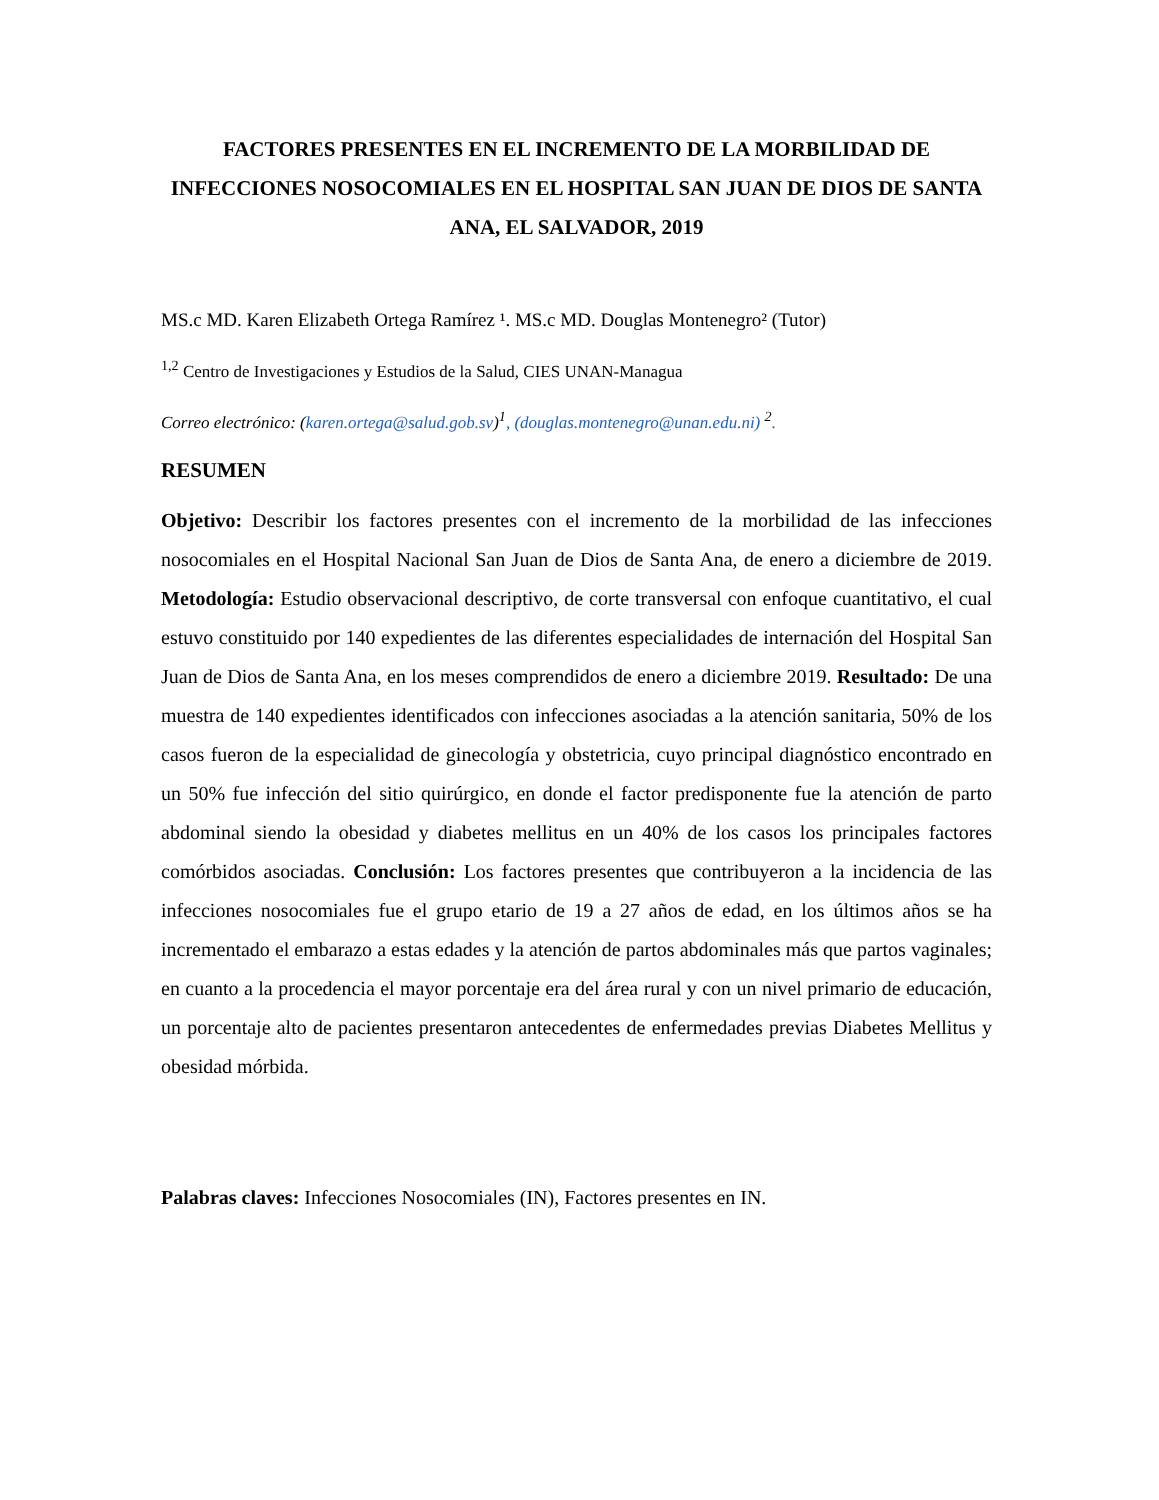FACTORES PRESENTES EN EL INCREMENTO DE LA MORBILIDAD DE INFECCIONES NOSOCOMIALES EN EL HOSPITAL SAN JUAN DE DIOS DE SANTA ANA, EL SALVADOR, 2019
MS.c MD. Karen Elizabeth Ortega Ramírez ¹. MS.c MD. Douglas Montenegro² (Tutor)
<sup>1,2</sup> Centro de Investigaciones y Estudios de la Salud, CIES UNAN-Managua
Correo electrónico: (karen.ortega@salud.gob.sv)<sup>1</sup>, (douglas.montenegro@unan.edu.ni) <sup>2</sup>.
RESUMEN
Objetivo: Describir los factores presentes con el incremento de la morbilidad de las infecciones nosocomiales en el Hospital Nacional San Juan de Dios de Santa Ana, de enero a diciembre de 2019. Metodología: Estudio observacional descriptivo, de corte transversal con enfoque cuantitativo, el cual estuvo constituido por 140 expedientes de las diferentes especialidades de internación del Hospital San Juan de Dios de Santa Ana, en los meses comprendidos de enero a diciembre 2019. Resultado: De una muestra de 140 expedientes identificados con infecciones asociadas a la atención sanitaria, 50% de los casos fueron de la especialidad de ginecología y obstetricia, cuyo principal diagnóstico encontrado en un 50% fue infección del sitio quirúrgico, en donde el factor predisponente fue la atención de parto abdominal siendo la obesidad y diabetes mellitus en un 40% de los casos los principales factores comórbidos asociadas. Conclusión: Los factores presentes que contribuyeron a la incidencia de las infecciones nosocomiales fue el grupo etario de 19 a 27 años de edad, en los últimos años se ha incrementado el embarazo a estas edades y la atención de partos abdominales más que partos vaginales; en cuanto a la procedencia el mayor porcentaje era del área rural y con un nivel primario de educación, un porcentaje alto de pacientes presentaron antecedentes de enfermedades previas Diabetes Mellitus y obesidad mórbida.
Palabras claves: Infecciones Nosocomiales (IN), Factores presentes en IN.